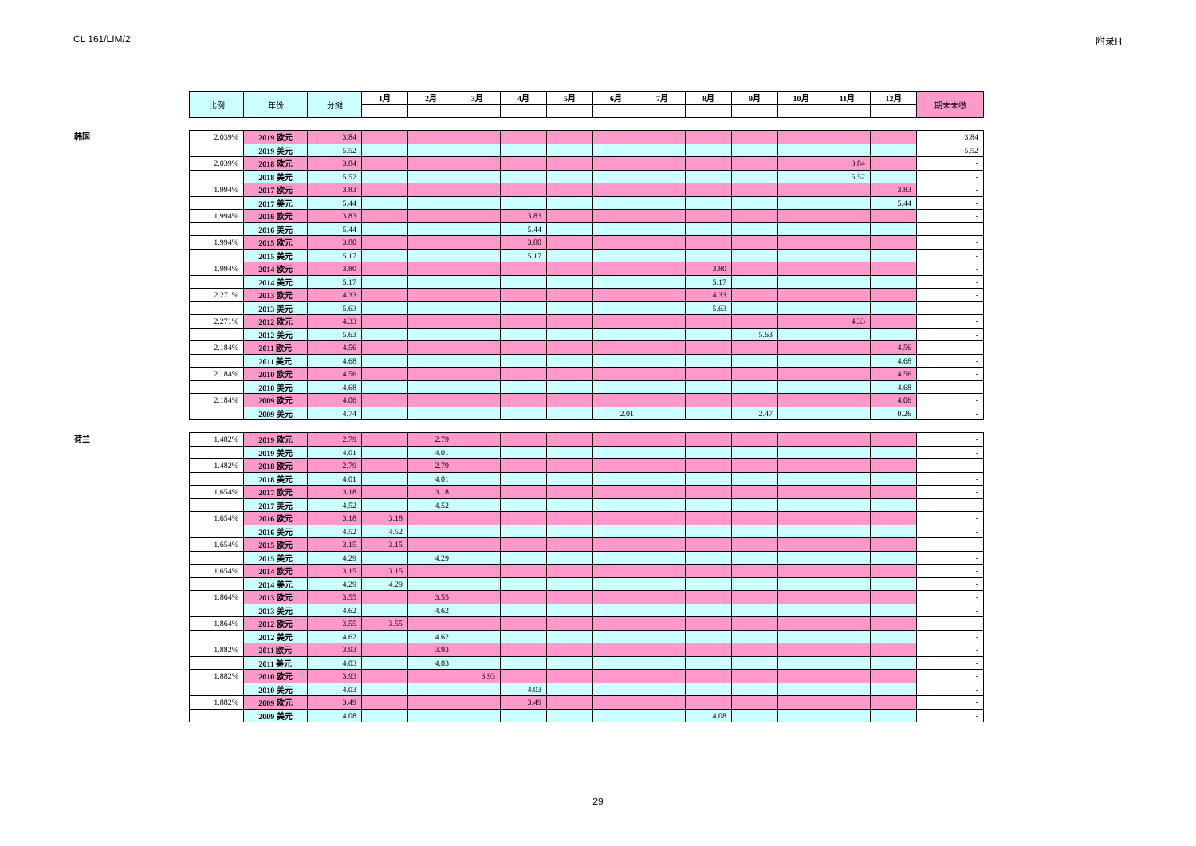CL 161/LIM/2 附录H
| 比例 | 年份 | 分摊 | 1月 | 2月 | 3月 | 4月 | 5月 | 6月 | 7月 | 8月 | 9月 | 10月 | 11月 | 12月 | 期末未缴 |
| --- | --- | --- | --- | --- | --- | --- | --- | --- | --- | --- | --- | --- | --- | --- | --- |
韩国
| 2.039% | 2019 欧元 | 3.84 | | | | | | | | | | | | | 3.84 |
| | 2019 美元 | 5.52 | | | | | | | | | | | | | 5.52 |
| 2.039% | 2018 欧元 | 3.84 | | | | | | | | | | | 3.84 | | - |
| | 2018 美元 | 5.52 | | | | | | | | | | | 5.52 | | - |
| 1.994% | 2017 欧元 | 3.83 | | | | | | | | | | | | 3.83 | - |
| | 2017 美元 | 5.44 | | | | | | | | | | | | 5.44 | - |
| 1.994% | 2016 欧元 | 3.83 | | | | 3.83 | | | | | | | | | - |
| | 2016 美元 | 5.44 | | | | 5.44 | | | | | | | | | - |
| 1.994% | 2015 欧元 | 3.80 | | | | 3.80 | | | | | | | | | - |
| | 2015 美元 | 5.17 | | | | 5.17 | | | | | | | | | - |
| 1.994% | 2014 欧元 | 3.80 | | | | | | | | 3.80 | | | | | - |
| | 2014 美元 | 5.17 | | | | | | | | 5.17 | | | | | - |
| 2.271% | 2013 欧元 | 4.33 | | | | | | | | 4.33 | | | | | - |
| | 2013 美元 | 5.63 | | | | | | | | 5.63 | | | | | - |
| 2.271% | 2012 欧元 | 4.33 | | | | | | | | | | | 4.33 | | - |
| | 2012 美元 | 5.63 | | | | | | | | | 5.63 | | | | - |
| 2.184% | 2011 欧元 | 4.56 | | | | | | | | | | | | 4.56 | - |
| | 2011 美元 | 4.68 | | | | | | | | | | | | 4.68 | - |
| 2.184% | 2010 欧元 | 4.56 | | | | | | | | | | | | 4.56 | - |
| | 2010 美元 | 4.68 | | | | | | | | | | | | 4.68 | - |
| 2.184% | 2009 欧元 | 4.06 | | | | | | | | | | | | 4.06 | - |
| | 2009 美元 | 4.74 | | | | | | 2.01 | | | 2.47 | | | 0.26 | - |
荷兰
| 1.482% | 2019 欧元 | 2.79 | | 2.79 | | | | | | | | | | | - |
| | 2019 美元 | 4.01 | | 4.01 | | | | | | | | | | | - |
| 1.482% | 2018 欧元 | 2.79 | | 2.79 | | | | | | | | | | | - |
| | 2018 美元 | 4.01 | | 4.01 | | | | | | | | | | | - |
| 1.654% | 2017 欧元 | 3.18 | | 3.18 | | | | | | | | | | | - |
| | 2017 美元 | 4.52 | | 4.52 | | | | | | | | | | | - |
| 1.654% | 2016 欧元 | 3.18 | 3.18 | | | | | | | | | | | | - |
| | 2016 美元 | 4.52 | 4.52 | | | | | | | | | | | | - |
| 1.654% | 2015 欧元 | 3.15 | 3.15 | | | | | | | | | | | | - |
| | 2015 美元 | 4.29 | | 4.29 | | | | | | | | | | | - |
| 1.654% | 2014 欧元 | 3.15 | 3.15 | | | | | | | | | | | | - |
| | 2014 美元 | 4.29 | 4.29 | | | | | | | | | | | | - |
| 1.864% | 2013 欧元 | 3.55 | | 3.55 | | | | | | | | | | | - |
| | 2013 美元 | 4.62 | | 4.62 | | | | | | | | | | | - |
| 1.864% | 2012 欧元 | 3.55 | 3.55 | | | | | | | | | | | | - |
| | 2012 美元 | 4.62 | | 4.62 | | | | | | | | | | | - |
| 1.882% | 2011 欧元 | 3.93 | | 3.93 | | | | | | | | | | | - |
| | 2011 美元 | 4.03 | | 4.03 | | | | | | | | | | | - |
| 1.882% | 2010 欧元 | 3.93 | | | 3.93 | | | | | | | | | | - |
| | 2010 美元 | 4.03 | | | | 4.03 | | | | | | | | | - |
| 1.882% | 2009 欧元 | 3.49 | | | | 3.49 | | | | | | | | | - |
| | 2009 美元 | 4.08 | | | | | | | | 4.08 | | | | | - |
29